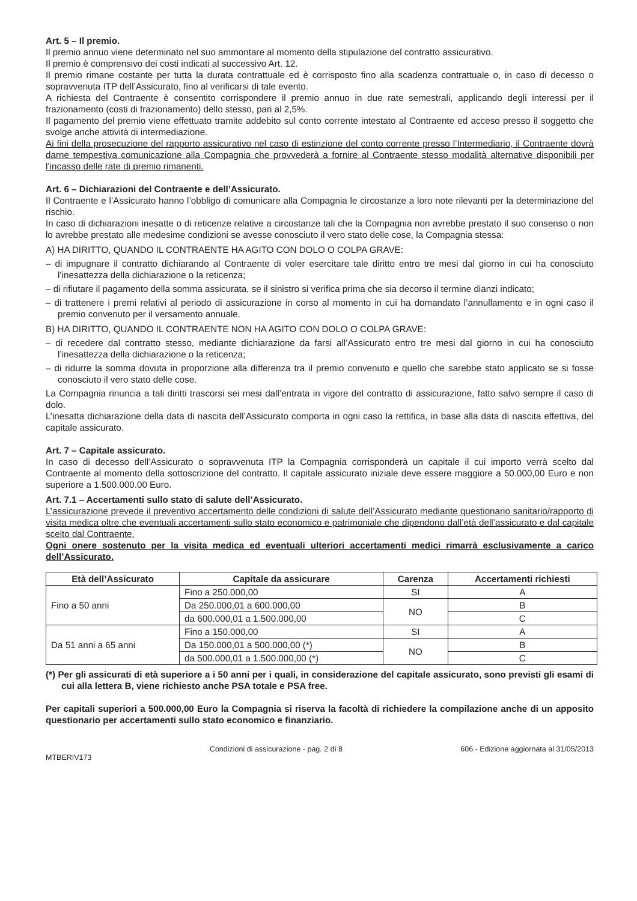Art. 5 – Il premio.
Il premio annuo viene determinato nel suo ammontare al momento della stipulazione del contratto assicurativo.
Il premio è comprensivo dei costi indicati al successivo Art. 12.
Il premio rimane costante per tutta la durata contrattuale ed è corrisposto fino alla scadenza contrattuale o, in caso di decesso o sopravvenuta ITP dell’Assicurato, fino al verificarsi di tale evento.
A richiesta del Contraente è consentito corrispondere il premio annuo in due rate semestrali, applicando degli interessi per il frazionamento (costi di frazionamento) dello stesso, pari al 2,5%.
Il pagamento del premio viene effettuato tramite addebito sul conto corrente intestato al Contraente ed acceso presso il soggetto che svolge anche attività di intermediazione.
Ai fini della prosecuzione del rapporto assicurativo nel caso di estinzione del conto corrente presso l’Intermediario, il Contraente dovrà darne tempestiva comunicazione alla Compagnia che provvederà a fornire al Contraente stesso modalità alternative disponibili per l’incasso delle rate di premio rimanenti.
Art. 6 – Dichiarazioni del Contraente e dell’Assicurato.
Il Contraente e l’Assicurato hanno l’obbligo di comunicare alla Compagnia le circostanze a loro note rilevanti per la determinazione del rischio.
In caso di dichiarazioni inesatte o di reticenze relative a circostanze tali che la Compagnia non avrebbe prestato il suo consenso o non lo avrebbe prestato alle medesime condizioni se avesse conosciuto il vero stato delle cose, la Compagnia stessa:
A) HA DIRITTO, QUANDO IL CONTRAENTE HA AGITO CON DOLO O COLPA GRAVE:
– di impugnare il contratto dichiarando al Contraente di voler esercitare tale diritto entro tre mesi dal giorno in cui ha conosciuto l’inesattezza della dichiarazione o la reticenza;
– di rifiutare il pagamento della somma assicurata, se il sinistro si verifica prima che sia decorso il termine dianzi indicato;
– di trattenere i premi relativi al periodo di assicurazione in corso al momento in cui ha domandato l’annullamento e in ogni caso il premio convenuto per il versamento annuale.
B) HA DIRITTO, QUANDO IL CONTRAENTE NON HA AGITO CON DOLO O COLPA GRAVE:
– di recedere dal contratto stesso, mediante dichiarazione da farsi all’Assicurato entro tre mesi dal giorno in cui ha conosciuto l’inesattezza della dichiarazione o la reticenza;
– di ridurre la somma dovuta in proporzione alla differenza tra il premio convenuto e quello che sarebbe stato applicato se si fosse conosciuto il vero stato delle cose.
La Compagnia rinuncia a tali diritti trascorsi sei mesi dall’entrata in vigore del contratto di assicurazione, fatto salvo sempre il caso di dolo.
L’inesatta dichiarazione della data di nascita dell’Assicurato comporta in ogni caso la rettifica, in base alla data di nascita effettiva, del capitale assicurato.
Art. 7 – Capitale assicurato.
In caso di decesso dell’Assicurato o sopravvenuta ITP la Compagnia corrisponderà un capitale il cui importo verrà scelto dal Contraente al momento della sottoscrizione del contratto. Il capitale assicurato iniziale deve essere maggiore a 50.000,00 Euro e non superiore a 1.500.000.00 Euro.
Art. 7.1 – Accertamenti sullo stato di salute dell’Assicurato.
L’assicurazione prevede il preventivo accertamento delle condizioni di salute dell’Assicurato mediante questionario sanitario/rapporto di visita medica oltre che eventuali accertamenti sullo stato economico e patrimoniale che dipendono dall’età dell’assicurato e dal capitale scelto dal Contraente.
Ogni onere sostenuto per la visita medica ed eventuali ulteriori accertamenti medici rimarrà esclusivamente a carico dell’Assicurato.
| Età dell’Assicurato | Capitale da assicurare | Carenza | Accertamenti richiesti |
| --- | --- | --- | --- |
| Fino a 50 anni | Fino a 250.000,00 | SI | A |
| | Da 250.000,01 a 600.000,00 | NO | B |
| | da 600.000,01 a 1.500.000,00 | | C |
| Da 51 anni a 65 anni | Fino a 150.000,00 | SI | A |
| | Da 150.000,01 a 500.000,00 (*) | NO | B |
| | da 500.000,01 a 1.500.000,00 (*) | | C |
(*) Per gli assicurati di età superiore a i 50 anni per i quali, in considerazione del capitale assicurato, sono previsti gli esami di cui alla lettera B, viene richiesto anche PSA totale e PSA free.
Per capitali superiori a 500.000,00 Euro la Compagnia si riserva la facoltà di richiedere la compilazione anche di un apposito questionario per accertamenti sullo stato economico e finanziario.
MTBERIV173 Condizioni di assicurazione - pag. 2 di 8 606 - Edizione aggiornata al 31/05/2013